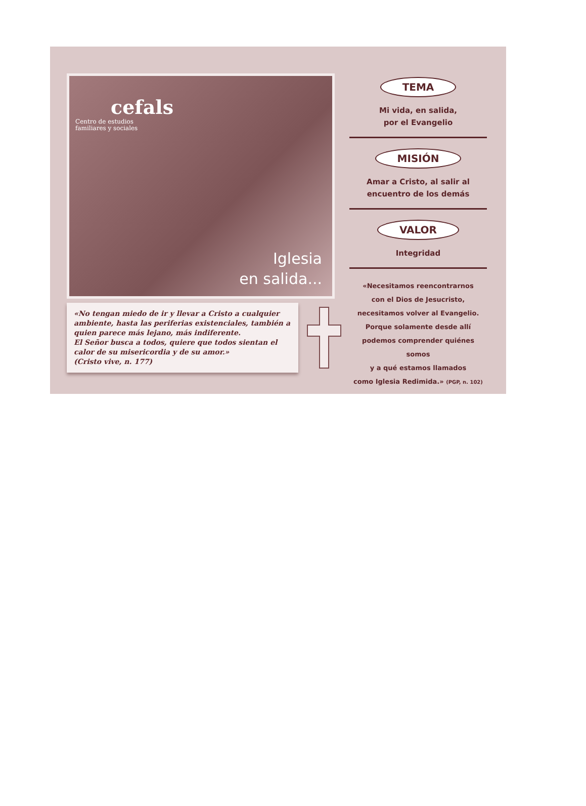cefals
Centro de estudios
familiares y sociales
Iglesia
en salida...
«No tengan miedo de ir y llevar a Cristo a cualquier ambiente, hasta las periferias existenciales, también a quien parece más lejano, más indiferente.
El Señor busca a todos, quiere que todos sientan el calor de su misericordia y de su amor.»
(Cristo vive, n. 177)
TEMA
Mi vida, en salida,
por el Evangelio
MISIÓN
Amar a Cristo, al salir al
encuentro de los demás
VALOR
Integridad
«Necesitamos reencontrarnos
con el Dios de Jesucristo,
necesitamos volver al Evangelio.
Porque solamente desde allí
podemos comprender quiénes somos
y a qué estamos llamados
como Iglesia Redimida.» (PGP, n. 102)